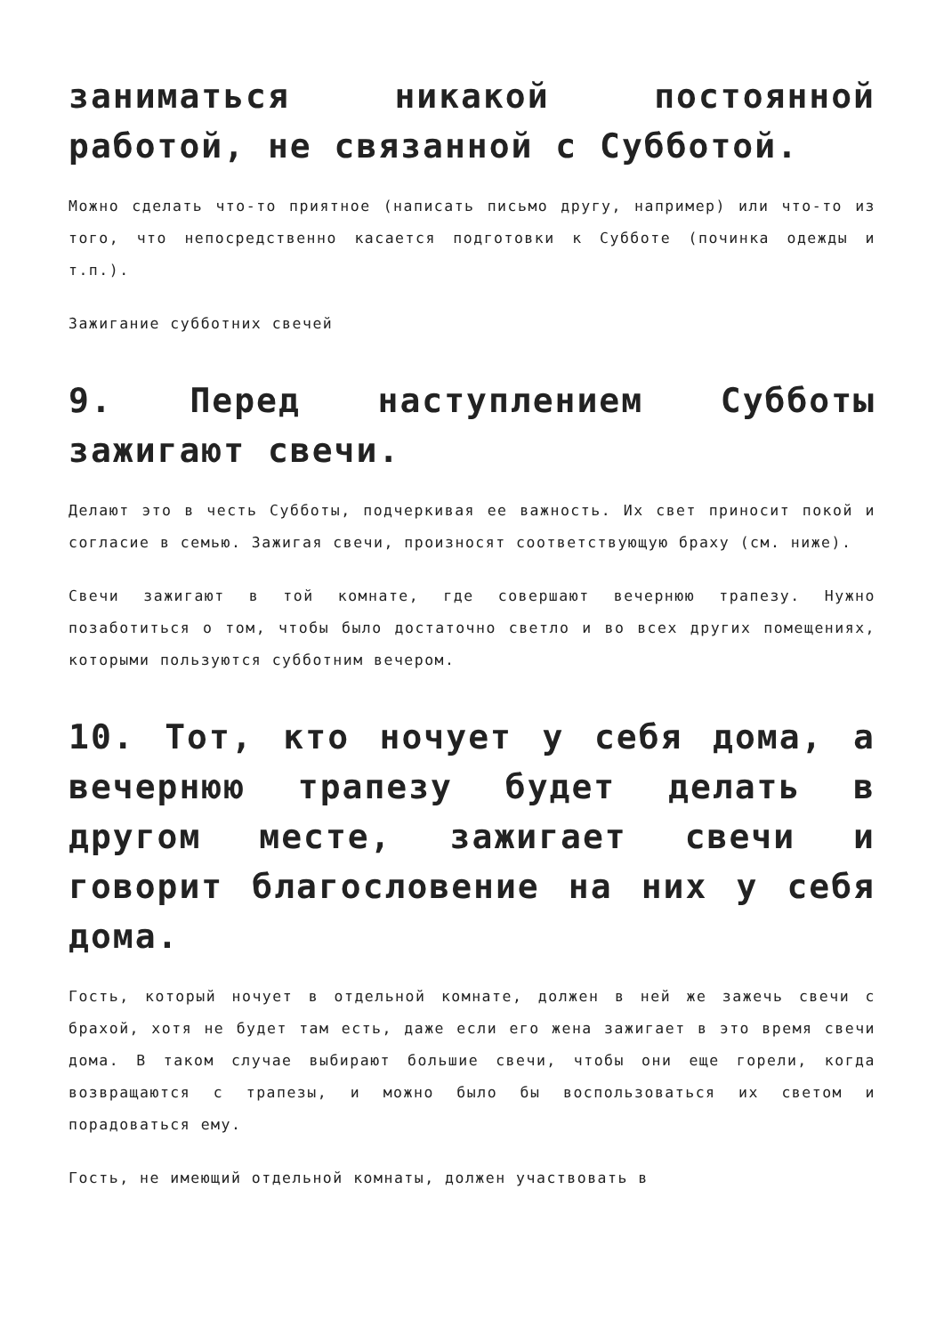заниматься никакой постоянной работой, не связанной с Субботой.
Можно сделать что-то приятное (написать письмо другу, например) или что-то из того, что непосредственно касается подготовки к Субботе (починка одежды и т.п.).
Зажигание субботних свечей
9. Перед наступлением Субботы зажигают свечи.
Делают это в честь Субботы, подчеркивая ее важность. Их свет приносит покой и согласие в семью. Зажигая свечи, произносят соответствующую браху (см. ниже).
Свечи зажигают в той комнате, где совершают вечернюю трапезу. Нужно позаботиться о том, чтобы было достаточно светло и во всех других помещениях, которыми пользуются субботним вечером.
10. Тот, кто ночует у себя дома, а вечернюю трапезу будет делать в другом месте, зажигает свечи и говорит благословение на них у себя дома.
Гость, который ночует в отдельной комнате, должен в ней же зажечь свечи с брахой, хотя не будет там есть, даже если его жена зажигает в это время свечи дома. В таком случае выбирают большие свечи, чтобы они еще горели, когда возвращаются с трапезы, и можно было бы воспользоваться их светом и порадоваться ему.
Гость, не имеющий отдельной комнаты, должен участвовать в